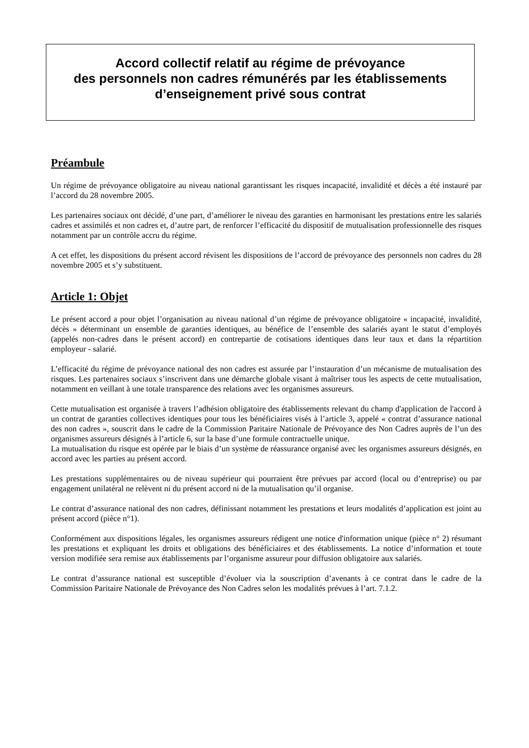Accord collectif relatif au régime de prévoyance
des personnels non cadres rémunérés par les établissements
d’enseignement privé sous contrat
Préambule
Un régime de prévoyance obligatoire au niveau national garantissant les risques incapacité, invalidité et décès a été instauré par l’accord du 28 novembre 2005.
Les partenaires sociaux ont décidé, d’une part, d’améliorer le niveau des garanties en harmonisant les prestations entre les salariés cadres et assimilés et non cadres et, d’autre part, de renforcer l’efficacité du dispositif de mutualisation professionnelle des risques notamment par un contrôle accru du régime.
A cet effet, les dispositions du présent accord révisent les dispositions de l’accord de prévoyance des personnels non cadres du 28 novembre 2005 et s’y substituent.
Article 1: Objet
Le présent accord a pour objet l’organisation au niveau national d’un régime de prévoyance obligatoire « incapacité, invalidité, décès » déterminant un ensemble de garanties identiques, au bénéfice de l’ensemble des salariés ayant le statut d’employés (appelés non-cadres dans le présent accord) en contrepartie de cotisations identiques dans leur taux et dans la répartition employeur - salarié.
L’efficacité du régime de prévoyance national des non cadres est assurée par l’instauration d’un mécanisme de mutualisation des risques. Les partenaires sociaux s’inscrivent dans une démarche globale visant à maîtriser tous les aspects de cette mutualisation, notamment en veillant à une totale transparence des relations avec les organismes assureurs.
Cette mutualisation est organisée à travers l’adhésion obligatoire des établissements relevant du champ d'application de l'accord à un contrat de garanties collectives identiques pour tous les bénéficiaires visés à l’article 3, appelé « contrat d’assurance national des non cadres », souscrit dans le cadre de la Commission Paritaire Nationale de Prévoyance des Non Cadres auprès de l’un des organismes assureurs désignés à l’article 6, sur la base d’une formule contractuelle unique.
La mutualisation du risque est opérée par le biais d’un système de réassurance organisé avec les organismes assureurs désignés, en accord avec les parties au présent accord.
Les prestations supplémentaires ou de niveau supérieur qui pourraient être prévues par accord (local ou d’entreprise) ou par engagement unilatéral ne relèvent ni du présent accord ni de la mutualisation qu’il organise.
Le contrat d’assurance national des non cadres, définissant notamment les prestations et leurs modalités d’application est joint au présent accord (pièce n°1).
Conformément aux dispositions légales, les organismes assureurs rédigent une notice d'information unique (pièce n° 2) résumant les prestations et expliquant les droits et obligations des bénéficiaires et des établissements. La notice d’information et toute version modifiée sera remise aux établissements par l’organisme assureur pour diffusion obligatoire aux salariés.
Le contrat d’assurance national est susceptible d’évoluer via la souscription d’avenants à ce contrat dans le cadre de la Commission Paritaire Nationale de Prévoyance des Non Cadres selon les modalités prévues à l’art. 7.1.2.